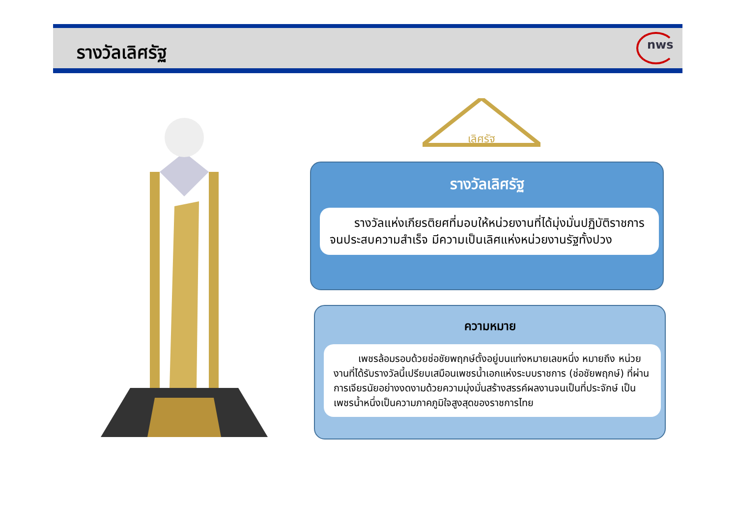รางวัลเลิศรัฐ
nws
เลิศรัฐ
รางวัลเลิศรัฐ
รางวัลแห่งเกียรติยศที่มอบให้หน่วยงานที่ได้มุ่งมั่นปฏิบัติราชการจนประสบความสำเร็จ มีความเป็นเลิศแห่งหน่วยงานรัฐทั้งปวง
ความหมาย
เพชรล้อมรอบด้วยช่อชัยพฤกษ์ตั้งอยู่บนแท่งหมายเลขหนึ่ง หมายถึง หน่วยงานที่ได้รับรางวัลนี้เปรียบเสมือนเพชรน้ำเอกแห่งระบบราชการ (ช่อชัยพฤกษ์) ที่ผ่านการเจียรนัยอย่างงดงามด้วยความมุ่งมั่นสร้างสรรค์ผลงานจนเป็นที่ประจักษ์ เป็นเพชรน้ำหนึ่งเป็นความภาคภูมิใจสูงสุดของราชการไทย